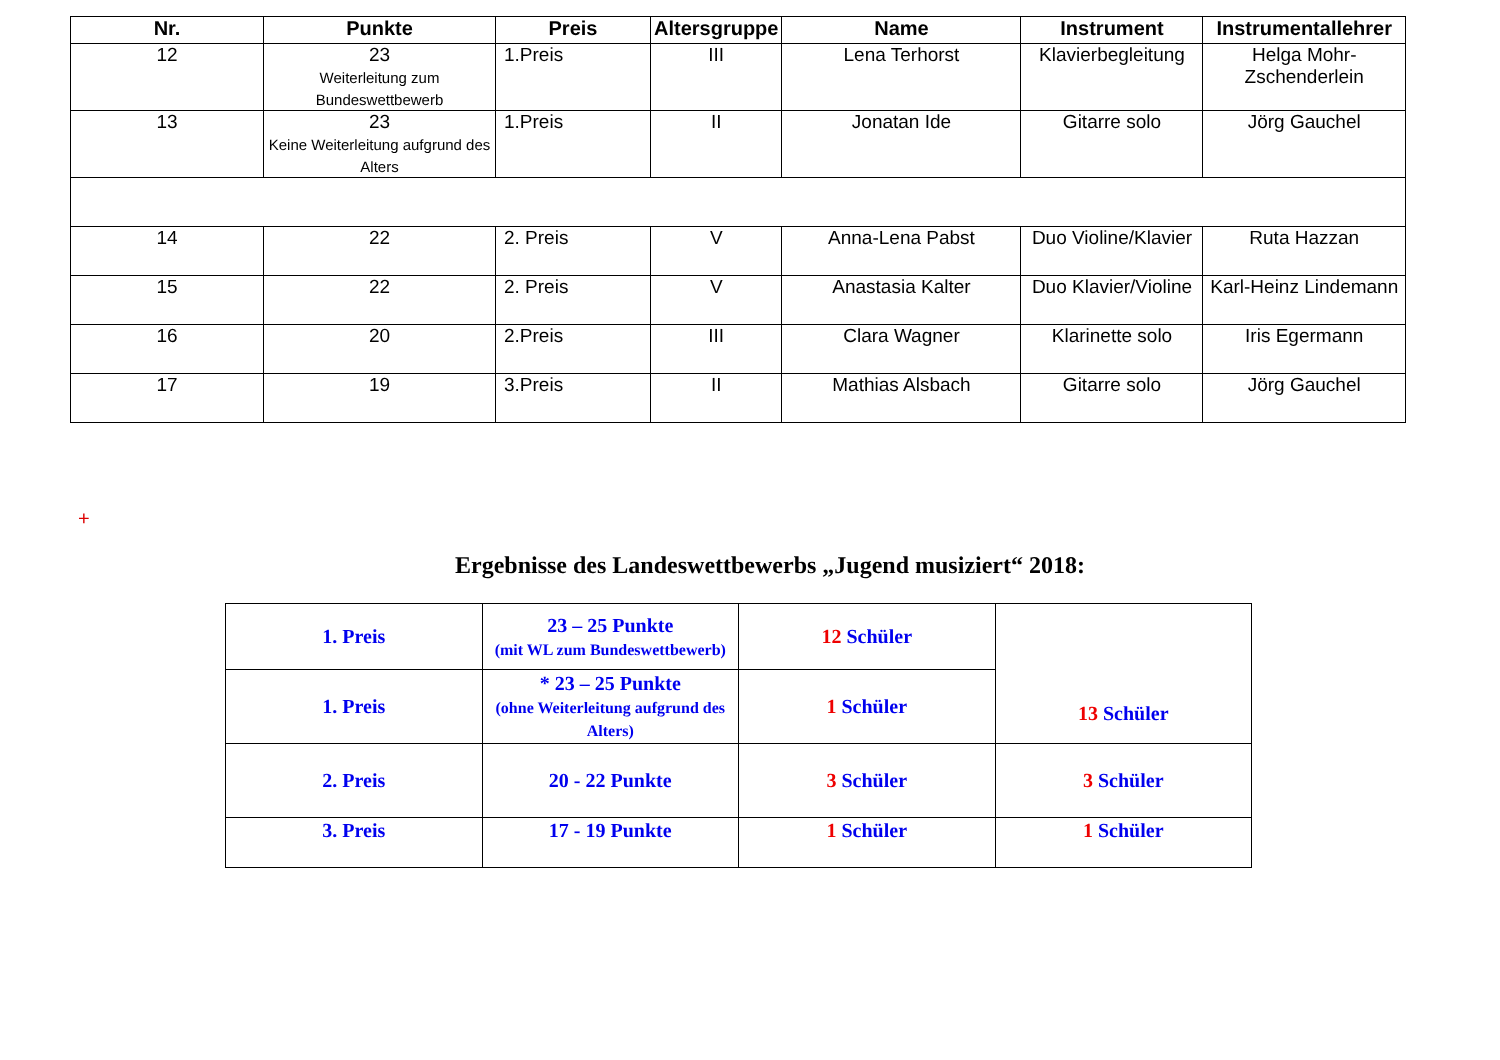| Nr. | Punkte | Preis | Altersgruppe | Name | Instrument | Instrumentallehrer |
| --- | --- | --- | --- | --- | --- | --- |
| 12 | 23 Weiterleitung zum Bundeswettbewerb | 1.Preis | III | Lena Terhorst | Klavierbegleitung | Helga Mohr- Zschenderlein |
| 13 | 23 Keine Weiterleitung aufgrund des Alters | 1.Preis | II | Jonatan Ide | Gitarre solo | Jörg Gauchel |
| 14 | 22 | 2. Preis | V | Anna-Lena Pabst | Duo Violine/Klavier | Ruta Hazzan |
| 15 | 22 | 2. Preis | V | Anastasia Kalter | Duo Klavier/Violine | Karl-Heinz Lindemann |
| 16 | 20 | 2.Preis | III | Clara Wagner | Klarinette solo | Iris Egermann |
| 17 | 19 | 3.Preis | II | Mathias Alsbach | Gitarre solo | Jörg Gauchel |
+
Ergebnisse des Landeswettbewerbs „Jugend musiziert“ 2018:
| 1. Preis | 23 – 25 Punkte (mit WL zum Bundeswettbewerb) | 12 Schüler | 13 Schüler |
| 1. Preis | * 23 – 25 Punkte (ohne Weiterleitung aufgrund des Alters) | 1 Schüler | |
| 2. Preis | 20 - 22 Punkte | 3 Schüler | 3 Schüler |
| 3. Preis | 17 - 19 Punkte | 1 Schüler | 1 Schüler |